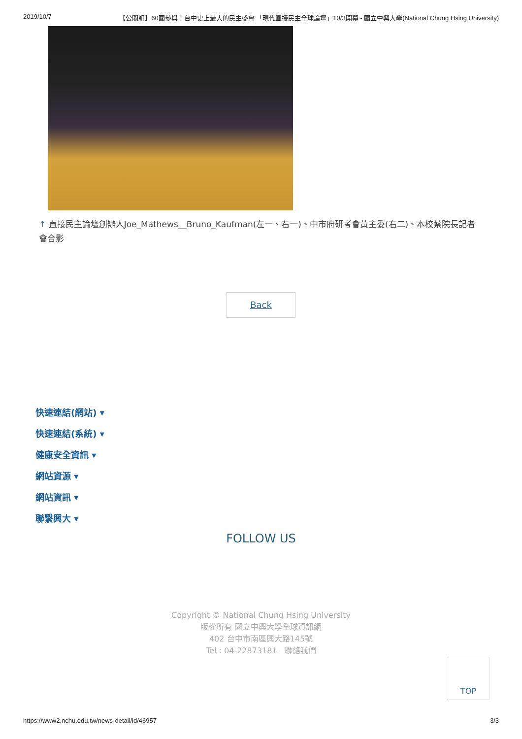2019/10/7 【公關組】60國參與！台中史上最大的民主盛會 「現代直接民主全球論壇」10/3開幕 - 國立中興大學(National Chung Hsing University)
↑ 直接民主論壇創辦人Joe_Mathews__Bruno_Kaufman(左一、右一)、中市府研考會黃主委(右二)、本校蔡院長記者會合影
Back
快速連結(網站) ▾
快速連結(系統) ▾
健康安全資訊 ▾
網站資源 ▾
網站資訊 ▾
聯繫興大 ▾
FOLLOW US
Copyright © National Chung Hsing University
版權所有 國立中興大學全球資訊網
402 台中市南區興大路145號
Tel : 04-22873181 聯絡我們
TOP
https://www2.nchu.edu.tw/news-detail/id/46957 3/3